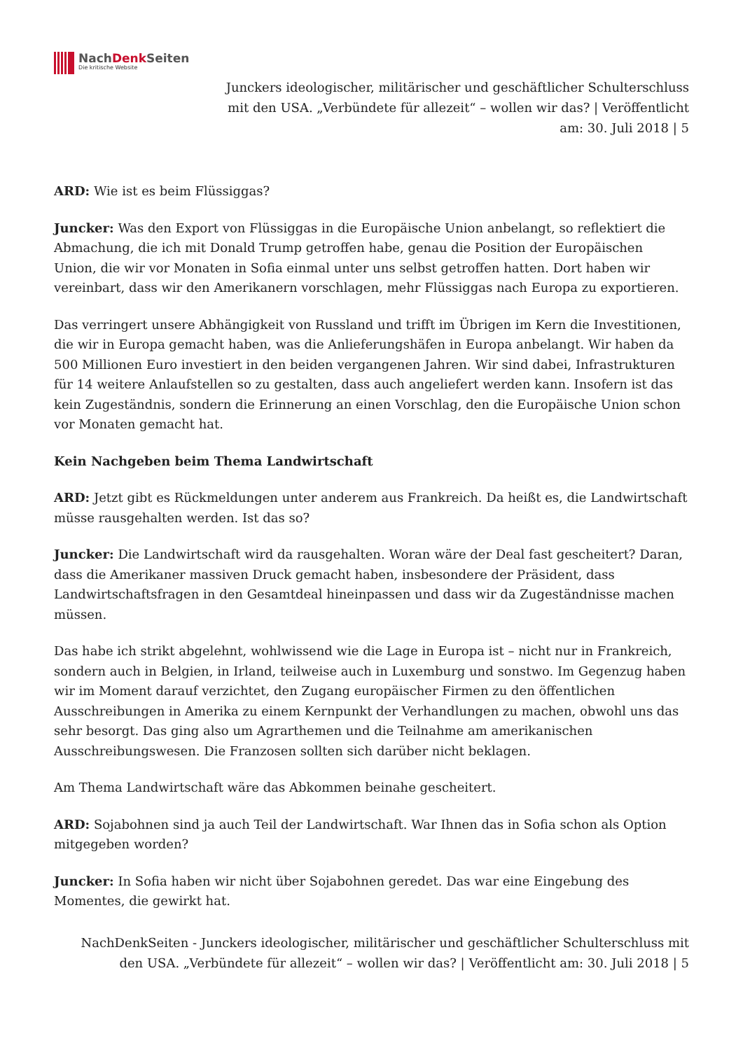NachDenk Seiten
Die kritische Website
Junckers ideologischer, militärischer und geschäftlicher Schulterschluss mit den USA. „Verbündete für allezeit“ – wollen wir das? | Veröffentlicht am: 30. Juli 2018 | 5
ARD: Wie ist es beim Flüssiggas?
Juncker: Was den Export von Flüssiggas in die Europäische Union anbelangt, so reflektiert die Abmachung, die ich mit Donald Trump getroffen habe, genau die Position der Europäischen Union, die wir vor Monaten in Sofia einmal unter uns selbst getroffen hatten. Dort haben wir vereinbart, dass wir den Amerikanern vorschlagen, mehr Flüssiggas nach Europa zu exportieren.
Das verringert unsere Abhängigkeit von Russland und trifft im Übrigen im Kern die Investitionen, die wir in Europa gemacht haben, was die Anlieferungshäfen in Europa anbelangt. Wir haben da 500 Millionen Euro investiert in den beiden vergangenen Jahren. Wir sind dabei, Infrastrukturen für 14 weitere Anlaufstellen so zu gestalten, dass auch angeliefert werden kann. Insofern ist das kein Zugeständnis, sondern die Erinnerung an einen Vorschlag, den die Europäische Union schon vor Monaten gemacht hat.
Kein Nachgeben beim Thema Landwirtschaft
ARD: Jetzt gibt es Rückmeldungen unter anderem aus Frankreich. Da heißt es, die Landwirtschaft müsse rausgehalten werden. Ist das so?
Juncker: Die Landwirtschaft wird da rausgehalten. Woran wäre der Deal fast gescheitert? Daran, dass die Amerikaner massiven Druck gemacht haben, insbesondere der Präsident, dass Landwirtschaftsfragen in den Gesamtdeal hineinpassen und dass wir da Zugeständnisse machen müssen.
Das habe ich strikt abgelehnt, wohlwissend wie die Lage in Europa ist – nicht nur in Frankreich, sondern auch in Belgien, in Irland, teilweise auch in Luxemburg und sonstwo. Im Gegenzug haben wir im Moment darauf verzichtet, den Zugang europäischer Firmen zu den öffentlichen Ausschreibungen in Amerika zu einem Kernpunkt der Verhandlungen zu machen, obwohl uns das sehr besorgt. Das ging also um Agrarthemen und die Teilnahme am amerikanischen Ausschreibungswesen. Die Franzosen sollten sich darüber nicht beklagen.
Am Thema Landwirtschaft wäre das Abkommen beinahe gescheitert.
ARD: Sojabohnen sind ja auch Teil der Landwirtschaft. War Ihnen das in Sofia schon als Option mitgegeben worden?
Juncker: In Sofia haben wir nicht über Sojabohnen geredet. Das war eine Eingebung des Momentes, die gewirkt hat.
NachDenkSeiten - Junckers ideologischer, militärischer und geschäftlicher Schulterschluss mit den USA. „Verbündete für allezeit“ – wollen wir das? | Veröffentlicht am: 30. Juli 2018 | 5